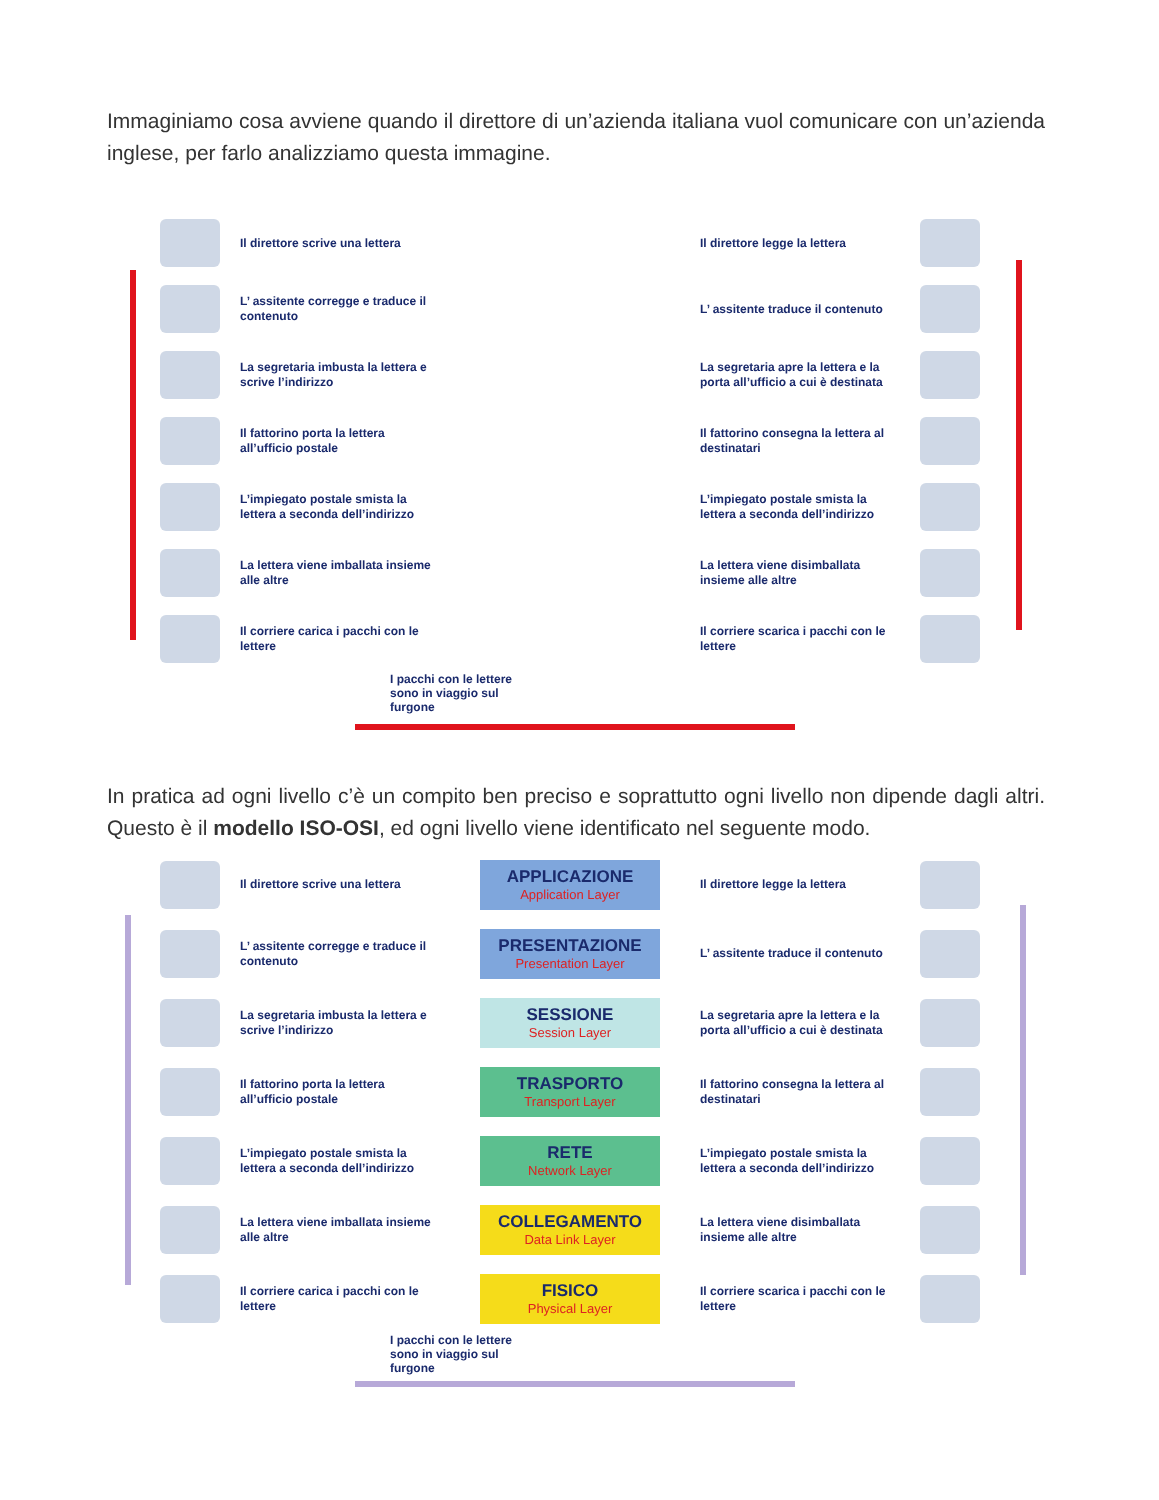Immaginiamo cosa avviene quando il direttore di un’azienda italiana vuol comunicare con un’azienda inglese, per farlo analizziamo questa immagine.
Il direttore scrive una lettera
Il direttore legge la lettera
L’ assitente corregge e traduce il contenuto
L’ assitente traduce il contenuto
La segretaria imbusta la lettera e scrive l’indirizzo
La segretaria apre la lettera e la porta all’ufficio a cui è destinata
Il fattorino porta la lettera all’ufficio postale
Il fattorino consegna la lettera al destinatari
L’impiegato postale smista la lettera a seconda dell’indirizzo
L’impiegato postale smista la lettera a seconda dell’indirizzo
La lettera viene imballata insieme alle altre
La lettera viene disimballata insieme alle altre
Il corriere carica i pacchi con le lettere
Il corriere scarica i pacchi con le lettere
I pacchi con le lettere sono in viaggio sul furgone
In pratica ad ogni livello c’è un compito ben preciso e soprattutto ogni livello non dipende dagli altri. Questo è il modello ISO-OSI, ed ogni livello viene identificato nel seguente modo.
Il direttore scrive una lettera
APPLICAZIONE
Application Layer
Il direttore legge la lettera
L’ assitente corregge e traduce il contenuto
PRESENTAZIONE
Presentation Layer
L’ assitente traduce il contenuto
La segretaria imbusta la lettera e scrive l’indirizzo
SESSIONE
Session Layer
La segretaria apre la lettera e la porta all’ufficio a cui è destinata
Il fattorino porta la lettera all’ufficio postale
TRASPORTO
Transport Layer
Il fattorino consegna la lettera al destinatari
L’impiegato postale smista la lettera a seconda dell’indirizzo
RETE
Network Layer
L’impiegato postale smista la lettera a seconda dell’indirizzo
La lettera viene imballata insieme alle altre
COLLEGAMENTO
Data Link Layer
La lettera viene disimballata insieme alle altre
Il corriere carica i pacchi con le lettere
FISICO
Physical Layer
Il corriere scarica i pacchi con le lettere
I pacchi con le lettere sono in viaggio sul furgone